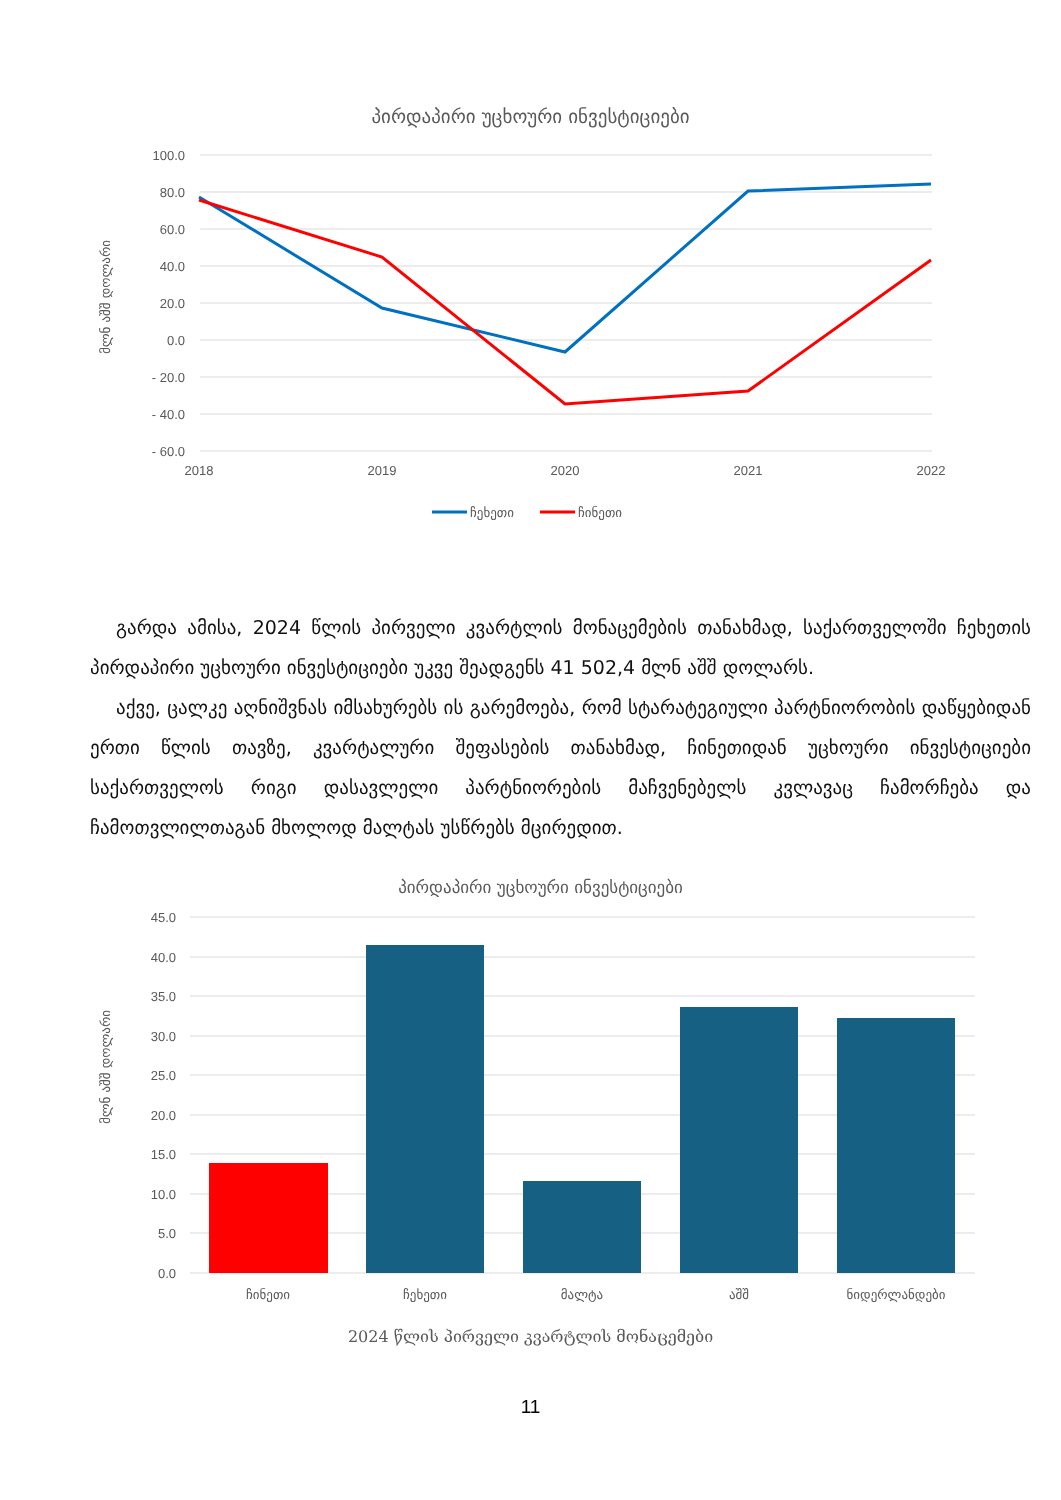პირდაპირი უცხოური ინვესტიციები
100.0
80.0
60.0
40.0
20.0
0.0
- 20.0
- 40.0
- 60.0
2018
2019
2020
2021
2022
მლნ აშშ დოლარი
ჩეხეთი
ჩინეთი
გარდა ამისა, 2024 წლის პირველი კვარტლის მონაცემების თანახმად, საქ­ართველოში ჩეხეთის პირდაპირი უცხოური ინვესტიციები უკვე შეადგენს 41 502,4 მლნ აშშ დოლარს.
აქვე, ცალკე აღნიშვნას იმსახურებს ის გარემოება, რომ სტარატეგიული პარ­ტნიორობის დაწყებიდან ერთი წლის თავზე, კვარტალური შეფასების თანახმად, ჩინეთიდან უცხოური ინვესტიციები საქართველოს რიგი დასავლელი პარტნი­ორების მაჩვენებელს კვლავაც ჩამორჩება და ჩამოთვლილთაგან მხოლოდ მალტას უსწრებს მცირედით.
პირდაპირი უცხოური ინვესტიციები
45.0
40.0
35.0
30.0
25.0
20.0
15.0
10.0
5.0
0.0
მლნ აშშ დოლარი
ჩინეთი
ჩეხეთი
მალტა
აშშ
ნიდერლანდები
2024 წლის პირველი კვარტლის მონაცემები
11